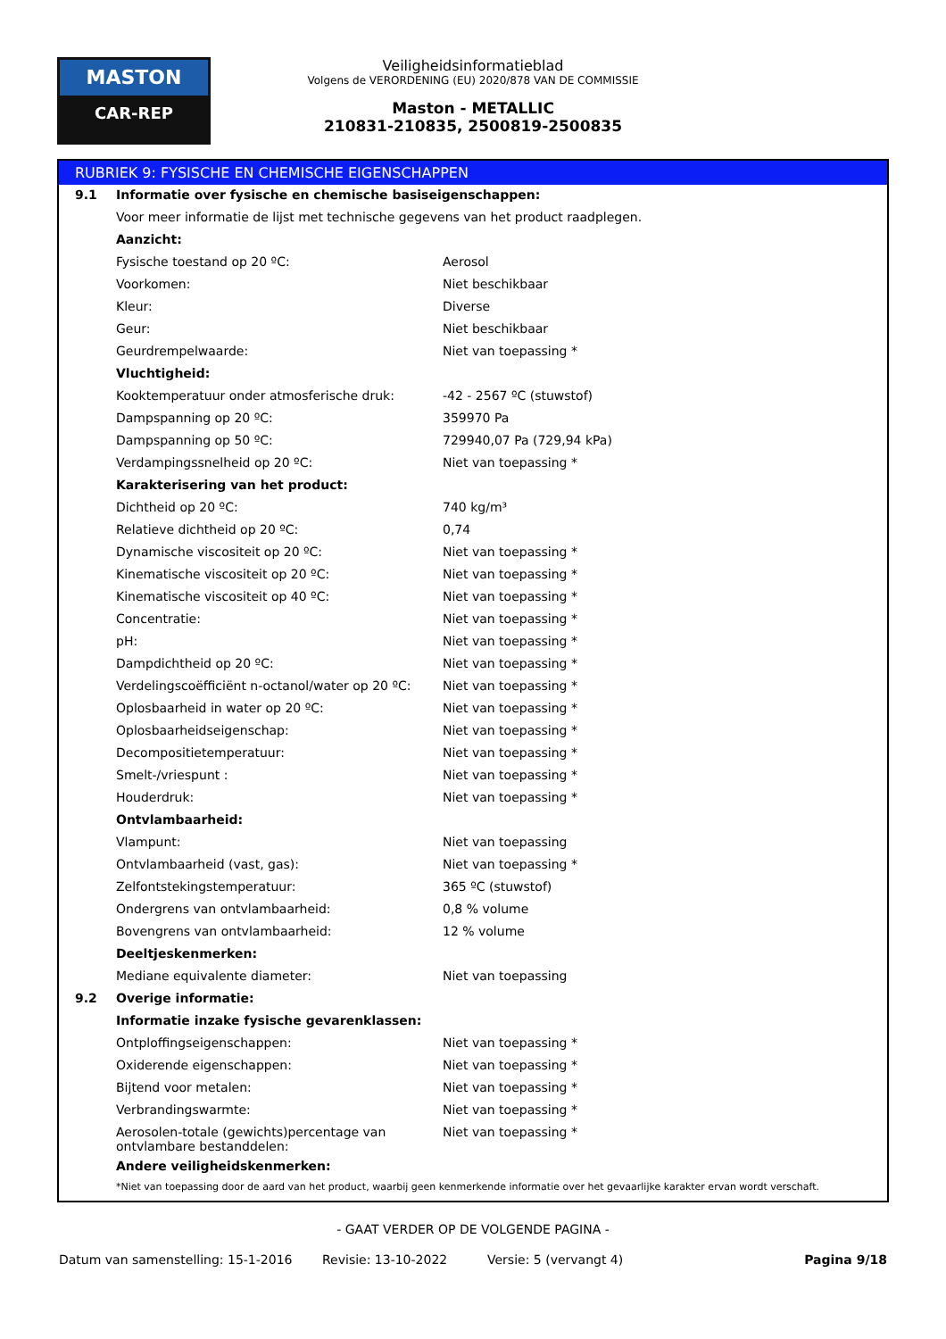MASTON
CAR-REP
Veiligheidsinformatieblad
Volgens de VERORDENING (EU) 2020/878 VAN DE COMMISSIE
Maston - METALLIC
210831-210835, 2500819-2500835
RUBRIEK 9: FYSISCHE EN CHEMISCHE EIGENSCHAPPEN
| 9.1 | Informatie over fysische en chemische basiseigenschappen: | |
| | Voor meer informatie de lijst met technische gegevens van het product raadplegen. | |
| | Aanzicht: | |
| | Fysische toestand op 20 ºC: | Aerosol |
| | Voorkomen: | Niet beschikbaar |
| | Kleur: | Diverse |
| | Geur: | Niet beschikbaar |
| | Geurdrempelwaarde: | Niet van toepassing * |
| | Vluchtigheid: | |
| | Kooktemperatuur onder atmosferische druk: | -42 - 2567 ºC (stuwstof) |
| | Dampspanning op 20 ºC: | 359970 Pa |
| | Dampspanning op 50 ºC: | 729940,07 Pa (729,94 kPa) |
| | Verdampingssnelheid op 20 ºC: | Niet van toepassing * |
| | Karakterisering van het product: | |
| | Dichtheid op 20 ºC: | 740 kg/m³ |
| | Relatieve dichtheid op 20 ºC: | 0,74 |
| | Dynamische viscositeit op 20 ºC: | Niet van toepassing * |
| | Kinematische viscositeit op 20 ºC: | Niet van toepassing * |
| | Kinematische viscositeit op 40 ºC: | Niet van toepassing * |
| | Concentratie: | Niet van toepassing * |
| | pH: | Niet van toepassing * |
| | Dampdichtheid op 20 ºC: | Niet van toepassing * |
| | Verdelingscoëfficiënt n-octanol/water op 20 ºC: | Niet van toepassing * |
| | Oplosbaarheid in water op 20 ºC: | Niet van toepassing * |
| | Oplosbaarheidseigenschap: | Niet van toepassing * |
| | Decompositietemperatuur: | Niet van toepassing * |
| | Smelt-/vriespunt : | Niet van toepassing * |
| | Houderdruk: | Niet van toepassing * |
| | Ontvlambaarheid: | |
| | Vlampunt: | Niet van toepassing |
| | Ontvlambaarheid (vast, gas): | Niet van toepassing * |
| | Zelfontstekingstemperatuur: | 365 ºC (stuwstof) |
| | Ondergrens van ontvlambaarheid: | 0,8 % volume |
| | Bovengrens van ontvlambaarheid: | 12 % volume |
| | Deeltjeskenmerken: | |
| | Mediane equivalente diameter: | Niet van toepassing |
| 9.2 | Overige informatie: | |
| | Informatie inzake fysische gevarenklassen: | |
| | Ontploffingseigenschappen: | Niet van toepassing * |
| | Oxiderende eigenschappen: | Niet van toepassing * |
| | Bijtend voor metalen: | Niet van toepassing * |
| | Verbrandingswarmte: | Niet van toepassing * |
| | Aerosolen-totale (gewichts)percentage van ontvlambare bestanddelen: | Niet van toepassing * |
| | Andere veiligheidskenmerken: | |
| | *Niet van toepassing door de aard van het product, waarbij geen kenmerkende informatie over het gevaarlijke karakter ervan wordt verschaft. | |
- GAAT VERDER OP DE VOLGENDE PAGINA -
Datum van samenstelling: 15-1-2016 Revisie: 13-10-2022 Versie: 5 (vervangt 4) Pagina 9/18